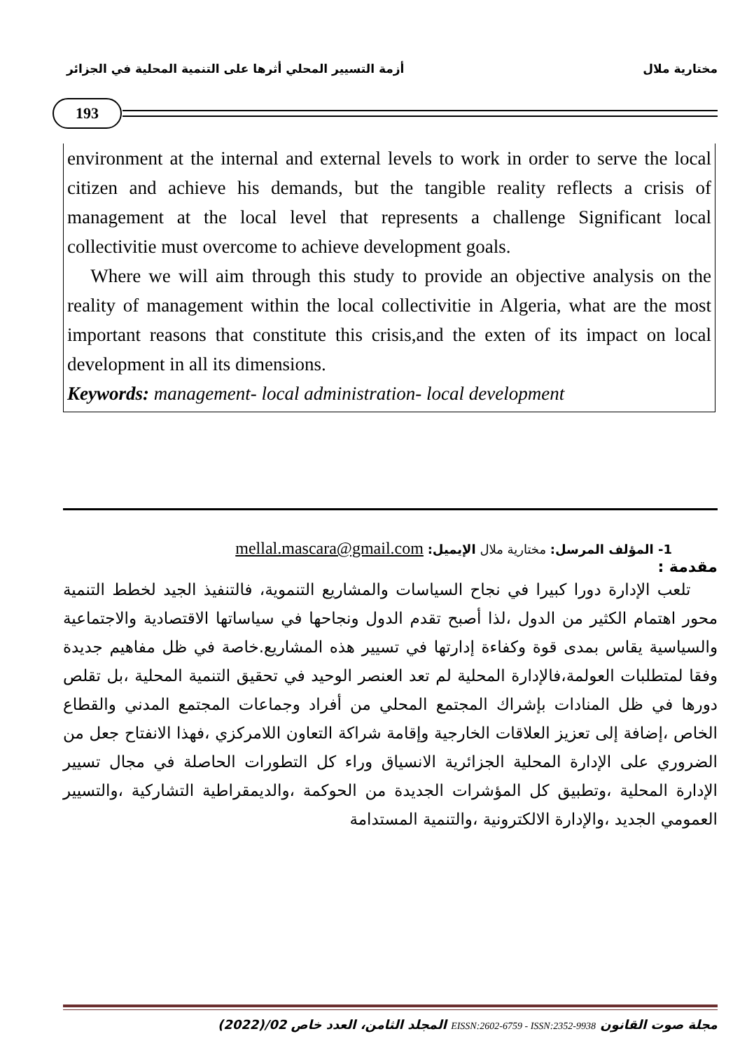مختارية ملال أزمة التسيير المحلي أثرها على التنمية المحلية في الجزائر
193
environment at the internal and external levels to work in order to serve the local citizen and achieve his demands, but the tangible reality reflects a crisis of management at the local level that represents a challenge Significant local collectivitie must overcome to achieve development goals.
Where we will aim through this study to provide an objective analysis on the reality of management within the local collectivitie in Algeria, what are the most important reasons that constitute this crisis,and the exten of its impact on local development in all its dimensions.
Keywords: management- local administration- local development
1- المؤلف المرسل: مختارية ملال الإيميل: mellal.mascara@gmail.com
مقدمة :
تلعب الإدارة دورا كبيرا في نجاح السياسات والمشاريع التنموية، فالتنفيذ الجيد لخطط التنمية محور اهتمام الكثير من الدول ،لذا أصبح تقدم الدول ونجاحها في سياساتها الاقتصادية والاجتماعية والسياسية يقاس بمدى قوة وكفاءة إدارتها في تسيير هذه المشاريع.خاصة في ظل مفاهيم جديدة وفقا لمتطلبات العولمة،فالإدارة المحلية لم تعد العنصر الوحيد في تحقيق التنمية المحلية ،بل تقلص دورها في ظل المنادات بإشراك المجتمع المحلي من أفراد وجماعات المجتمع المدني والقطاع الخاص ،إضافة إلى تعزيز العلاقات الخارجية وإقامة شراكة التعاون اللامركزي ،فهذا الانفتاح جعل من الضروري على الإدارة المحلية الجزائرية الانسياق وراء كل التطورات الحاصلة في مجال تسيير الإدارة المحلية ،وتطبيق كل المؤشرات الجديدة من الحوكمة ،والديمقراطية التشاركية ،والتسيير العمومي الجديد ،والإدارة الالكترونية ،والتنمية المستدامة
مجلة صوت القانون EISSN:2602-6759 - ISSN:2352-9938 المجلد الثامن، العدد خاص 02/(2022)